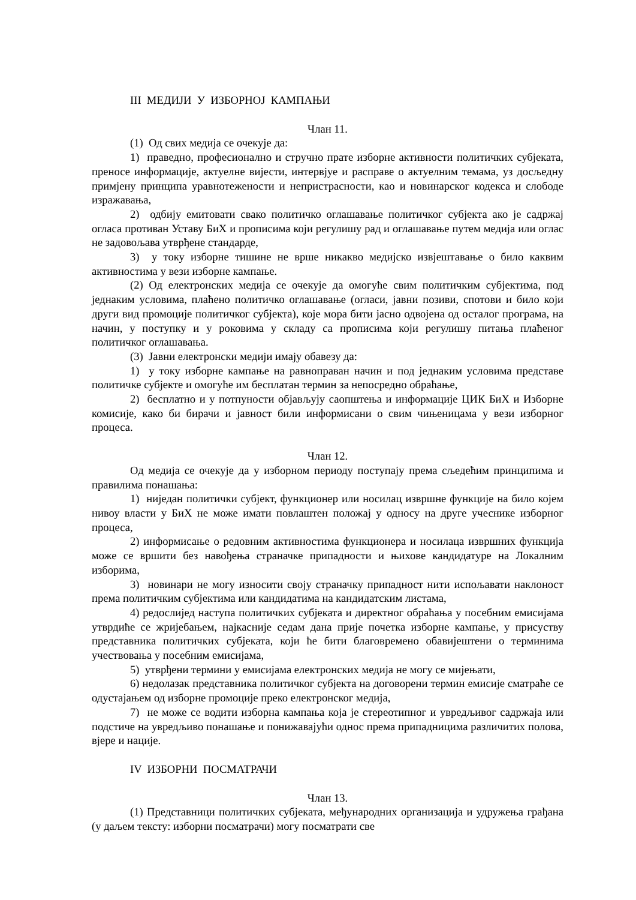III МЕДИЈИ У ИЗБОРНОЈ КАМПАЊИ
Члан 11.
(1) Од свих медија се очекује да:
1) праведно, професионално и стручно прате изборне активности политичких субјеката, преносе информације, актуелне вијести, интервјуе и расправе о актуелним темама, уз досљедну примјену принципа уравнотежености и непристрасности, као и новинарског кодекса и слободе изражавања,
2) одбију емитовати свако политичко оглашавање политичког субјекта ако је садржај огласа противан Уставу БиХ и прописима који регулишу рад и оглашавање путем медија или оглас не задовољава утврђене стандарде,
3) у току изборне тишине не врше никакво медијско извјештавање о било каквим активностима у вези изборне кампање.
(2) Од електронских медија се очекује да омогуће свим политичким субјектима, под једнаким условима, плаћено политичко оглашавање (огласи, јавни позиви, спотови и било који други вид промоције политичког субјекта), које мора бити јасно одвојена од осталог програма, на начин, у поступку и у роковима у складу са прописима који регулишу питања плаћеног политичког оглашавања.
(3) Јавни електронски медији имају обавезу да:
1) у току изборне кампање на равноправан начин и под једнаким условима представе политичке субјекте и омогуће им бесплатан термин за непосредно обраћање,
2) бесплатно и у потпуности објављују саопштења и информације ЦИК БиХ и Изборне комисије, како би бирачи и јавност били информисани о свим чињеницама у вези изборног процеса.
Члан 12.
Од медија се очекује да у изборном периоду поступају према сљедећим принципима и правилима понашања:
1) ниједан политички субјект, функционер или носилац извршне функције на било којем нивоу власти у БиХ не може имати повлаштен положај у односу на друге учеснике изборног процеса,
2) информисање о редовним активностима функционера и носилаца извршних функција може се вршити без навођења страначке припадности и њихове кандидатуре на Локалним изборима,
3) новинари не могу износити своју страначку припадност нити испољавати наклоност према политичким субјектима или кандидатима на кандидатским листама,
4) редослијед наступа политичких субјеката и директног обраћања у посебним емисијама утврдиће се жријебањем, најкасније седам дана прије почетка изборне кампање, у присуству представника политичких субјеката, који ће бити благовремено обавијештени о терминима учествовања у посебним емисијама,
5) утврђени термини у емисијама електронских медија не могу се мијењати,
6) недолазак представника политичког субјекта на договорени термин емисије сматраће се одустајањем од изборне промоције преко електронског медија,
7) не може се водити изборна кампања која је стереотипног и увредљивог садржаја или подстиче на увредљиво понашање и понижавајући однос према припадницима различитих полова, вјере и нације.
IV ИЗБОРНИ ПОСМАТРАЧИ
Члан 13.
(1) Представници политичких субјеката, међународних организација и удружења грађана (у даљем тексту: изборни посматрачи) могу посматрати све